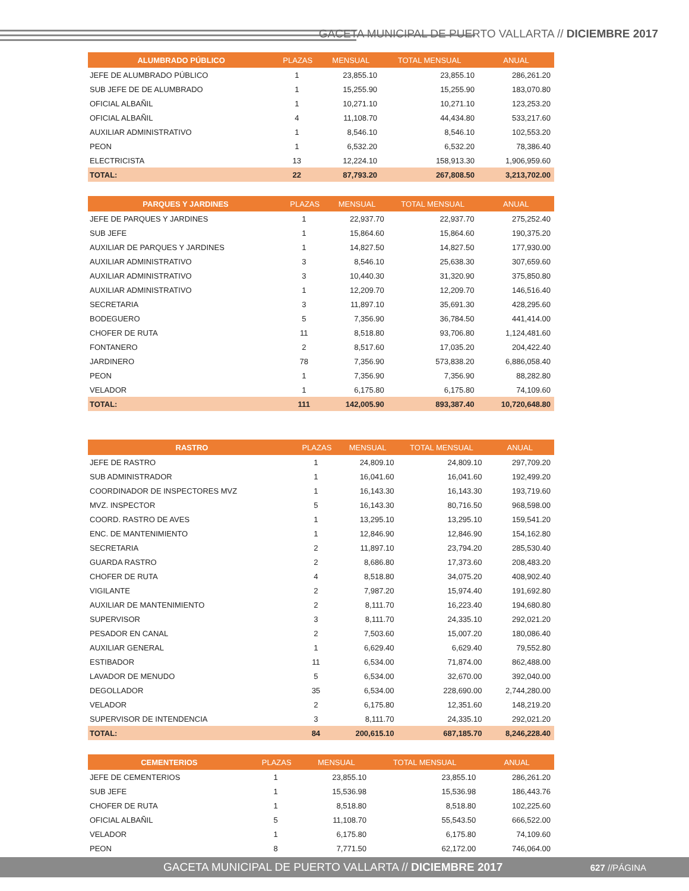GACETA MUNICIPAL DE PUERTO VALLARTA // DICIEMBRE 2017
| ALUMBRADO PÚBLICO | PLAZAS | MENSUAL | TOTAL MENSUAL | ANUAL |
| --- | --- | --- | --- | --- |
| JEFE DE ALUMBRADO PÚBLICO | 1 | 23,855.10 | 23,855.10 | 286,261.20 |
| SUB JEFE DE DE ALUMBRADO | 1 | 15,255.90 | 15,255.90 | 183,070.80 |
| OFICIAL ALBAÑIL | 1 | 10,271.10 | 10,271.10 | 123,253.20 |
| OFICIAL ALBAÑIL | 4 | 11,108.70 | 44,434.80 | 533,217.60 |
| AUXILIAR ADMINISTRATIVO | 1 | 8,546.10 | 8,546.10 | 102,553.20 |
| PEON | 1 | 6,532.20 | 6,532.20 | 78,386.40 |
| ELECTRICISTA | 13 | 12,224.10 | 158,913.30 | 1,906,959.60 |
| TOTAL: | 22 | 87,793.20 | 267,808.50 | 3,213,702.00 |
| PARQUES Y JARDINES | PLAZAS | MENSUAL | TOTAL MENSUAL | ANUAL |
| --- | --- | --- | --- | --- |
| JEFE DE PARQUES Y JARDINES | 1 | 22,937.70 | 22,937.70 | 275,252.40 |
| SUB JEFE | 1 | 15,864.60 | 15,864.60 | 190,375.20 |
| AUXILIAR DE PARQUES Y JARDINES | 1 | 14,827.50 | 14,827.50 | 177,930.00 |
| AUXILIAR ADMINISTRATIVO | 3 | 8,546.10 | 25,638.30 | 307,659.60 |
| AUXILIAR ADMINISTRATIVO | 3 | 10,440.30 | 31,320.90 | 375,850.80 |
| AUXILIAR ADMINISTRATIVO | 1 | 12,209.70 | 12,209.70 | 146,516.40 |
| SECRETARIA | 3 | 11,897.10 | 35,691.30 | 428,295.60 |
| BODEGUERO | 5 | 7,356.90 | 36,784.50 | 441,414.00 |
| CHOFER DE RUTA | 11 | 8,518.80 | 93,706.80 | 1,124,481.60 |
| FONTANERO | 2 | 8,517.60 | 17,035.20 | 204,422.40 |
| JARDINERO | 78 | 7,356.90 | 573,838.20 | 6,886,058.40 |
| PEON | 1 | 7,356.90 | 7,356.90 | 88,282.80 |
| VELADOR | 1 | 6,175.80 | 6,175.80 | 74,109.60 |
| TOTAL: | 111 | 142,005.90 | 893,387.40 | 10,720,648.80 |
| RASTRO | PLAZAS | MENSUAL | TOTAL MENSUAL | ANUAL |
| --- | --- | --- | --- | --- |
| JEFE DE RASTRO | 1 | 24,809.10 | 24,809.10 | 297,709.20 |
| SUB ADMINISTRADOR | 1 | 16,041.60 | 16,041.60 | 192,499.20 |
| COORDINADOR DE INSPECTORES MVZ | 1 | 16,143.30 | 16,143.30 | 193,719.60 |
| MVZ. INSPECTOR | 5 | 16,143.30 | 80,716.50 | 968,598.00 |
| COORD. RASTRO DE AVES | 1 | 13,295.10 | 13,295.10 | 159,541.20 |
| ENC. DE MANTENIMIENTO | 1 | 12,846.90 | 12,846.90 | 154,162.80 |
| SECRETARIA | 2 | 11,897.10 | 23,794.20 | 285,530.40 |
| GUARDA RASTRO | 2 | 8,686.80 | 17,373.60 | 208,483.20 |
| CHOFER DE RUTA | 4 | 8,518.80 | 34,075.20 | 408,902.40 |
| VIGILANTE | 2 | 7,987.20 | 15,974.40 | 191,692.80 |
| AUXILIAR DE MANTENIMIENTO | 2 | 8,111.70 | 16,223.40 | 194,680.80 |
| SUPERVISOR | 3 | 8,111.70 | 24,335.10 | 292,021.20 |
| PESADOR EN CANAL | 2 | 7,503.60 | 15,007.20 | 180,086.40 |
| AUXILIAR GENERAL | 1 | 6,629.40 | 6,629.40 | 79,552.80 |
| ESTIBADOR | 11 | 6,534.00 | 71,874.00 | 862,488.00 |
| LAVADOR DE MENUDO | 5 | 6,534.00 | 32,670.00 | 392,040.00 |
| DEGOLLADOR | 35 | 6,534.00 | 228,690.00 | 2,744,280.00 |
| VELADOR | 2 | 6,175.80 | 12,351.60 | 148,219.20 |
| SUPERVISOR DE INTENDENCIA | 3 | 8,111.70 | 24,335.10 | 292,021.20 |
| TOTAL: | 84 | 200,615.10 | 687,185.70 | 8,246,228.40 |
| CEMENTERIOS | PLAZAS | MENSUAL | TOTAL MENSUAL | ANUAL |
| --- | --- | --- | --- | --- |
| JEFE DE CEMENTERIOS | 1 | 23,855.10 | 23,855.10 | 286,261.20 |
| SUB JEFE | 1 | 15,536.98 | 15,536.98 | 186,443.76 |
| CHOFER DE RUTA | 1 | 8,518.80 | 8,518.80 | 102,225.60 |
| OFICIAL ALBAÑIL | 5 | 11,108.70 | 55,543.50 | 666,522.00 |
| VELADOR | 1 | 6,175.80 | 6,175.80 | 74,109.60 |
| PEON | 8 | 7,771.50 | 62,172.00 | 746,064.00 |
GACETA MUNICIPAL DE PUERTO VALLARTA // DICIEMBRE 2017 627 //PÁGINA